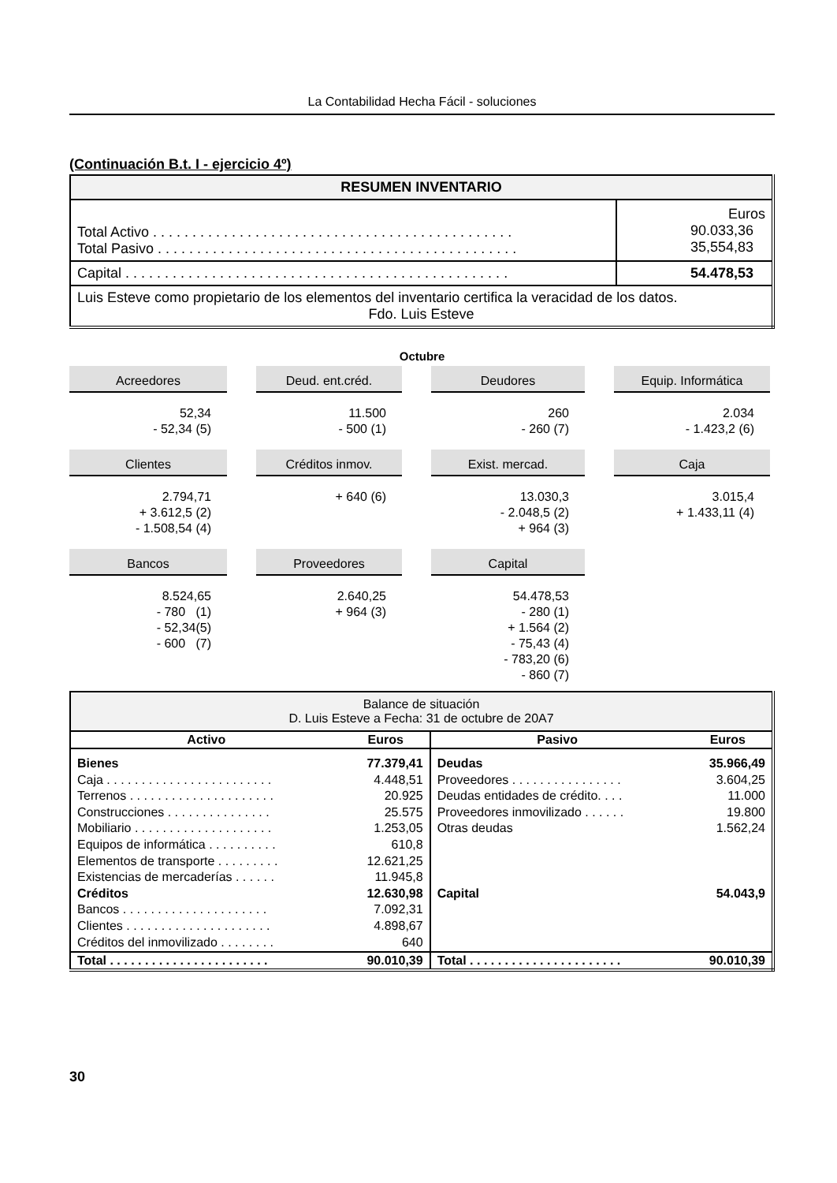La Contabilidad Hecha Fácil - soluciones
(Continuación B.t. I - ejercicio 4º)
| RESUMEN INVENTARIO | |
| Total Activo . . . . . . . . . . . . . . . . . . . . . . . . . . . . . . . . . . . . . . . . . . . . . . Total Pasivo . . . . . . . . . . . . . . . . . . . . . . . . . . . . . . . . . . . . . . . . . . . . . . | Euros 90.033,36 35,554,83 |
| Capital . . . . . . . . . . . . . . . . . . . . . . . . . . . . . . . . . . . . . . . . . . . . . . . . . | 54.478,53 |
| Luis Esteve como propietario de los elementos del inventario certifica la veracidad de los datos. Fdo. Luis Esteve | |
Octubre
Acreedores
52,34 - 52,34 (5)
Deud. ent.créd.
11.500 - 500 (1)
Deudores
260 - 260 (7)
Equip. Informática
2.034 - 1.423,2 (6)
Clientes
2.794,71 + 3.612,5 (2) - 1.508,54 (4)
Créditos inmov.
+ 640 (6)
Exist. mercad.
13.030,3 - 2.048,5 (2) + 964 (3)
Caja
3.015,4 + 1.433,11 (4)
Bancos
8.524,65 - 780 (1) - 52,34(5) - 600 (7)
Proveedores
2.640,25 + 964 (3)
Capital
54.478,53 - 280 (1) + 1.564 (2) - 75,43 (4) - 783,20 (6) - 860 (7)
| Balance de situación D. Luis Esteve a Fecha: 31 de octubre de 20A7 | | | |
| Activo | Euros | Pasivo | Euros |
| Bienes Caja . . . . . . . . . . . . . . . . . . . . . . . . Terrenos . . . . . . . . . . . . . . . . . . . . . Construcciones . . . . . . . . . . . . . . . Mobiliario . . . . . . . . . . . . . . . . . . . . Equipos de informática . . . . . . . . . . Elementos de transporte . . . . . . . . . Existencias de mercaderías . . . . . . Créditos Bancos . . . . . . . . . . . . . . . . . . . . . Clientes . . . . . . . . . . . . . . . . . . . . . Créditos del inmovilizado . . . . . . . . | 77.379,41 4.448,51 20.925 25.575 1.253,05 610,8 12.621,25 11.945,8 12.630,98 7.092,31 4.898,67 640 | Deudas Proveedores . . . . . . . . . . . . . . . . Deudas entidades de crédito. . . . Proveedores inmovilizado . . . . . . Otras deudas Capital | 35.966,49 3.604,25 11.000 19.800 1.562,24 54.043,9 |
| Total . . . . . . . . . . . . . . . . . . . . . . . | 90.010,39 | Total . . . . . . . . . . . . . . . . . . . . . . | 90.010,39 |
30